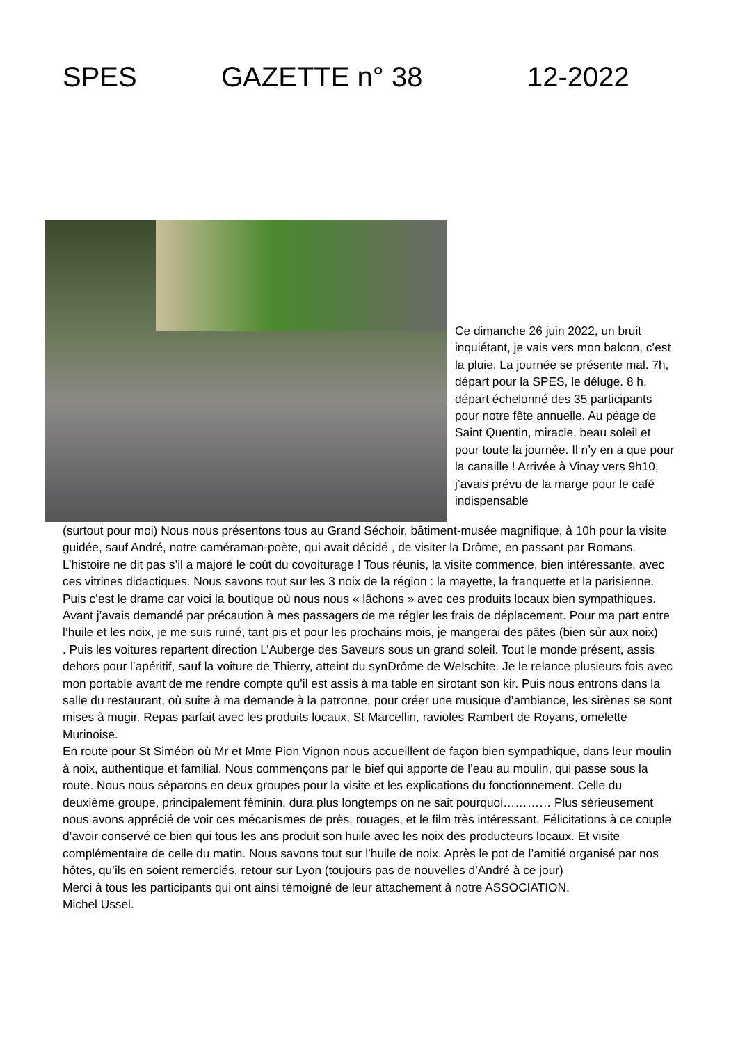SPES GAZETTE n° 38 12-2022
Ce dimanche 26 juin 2022, un bruit inquiétant, je vais vers mon balcon, c’est la pluie. La journée se présente mal. 7h, départ pour la SPES, le déluge. 8 h, départ échelonné des 35 participants pour notre fête annuelle. Au péage de Saint Quentin, miracle, beau soleil et pour toute la journée. Il n’y en a que pour la canaille ! Arrivée à Vinay vers 9h10, j’avais prévu de la marge pour le café indispensable
(surtout pour moi) Nous nous présentons tous au Grand Séchoir, bâtiment-musée magnifique, à 10h pour la visite guidée, sauf André, notre caméraman-poète, qui avait décidé , de visiter la Drôme, en passant par Romans. L’histoire ne dit pas s’il a majoré le coût du covoiturage ! Tous réunis, la visite commence, bien intéressante, avec ces vitrines didactiques. Nous savons tout sur les 3 noix de la région : la mayette, la franquette et la parisienne. Puis c’est le drame car voici la boutique où nous nous « lâchons » avec ces produits locaux bien sympathiques. Avant j’avais demandé par précaution à mes passagers de me régler les frais de déplacement. Pour ma part entre l’huile et les noix, je me suis ruiné, tant pis et pour les prochains mois, je mangerai des pâtes (bien sûr aux noix)
. Puis les voitures repartent direction L’Auberge des Saveurs sous un grand soleil. Tout le monde présent, assis dehors pour l’apéritif, sauf la voiture de Thierry, atteint du synDrôme de Welschite. Je le relance plusieurs fois avec mon portable avant de me rendre compte qu’il est assis à ma table en sirotant son kir. Puis nous entrons dans la salle du restaurant, où suite à ma demande à la patronne, pour créer une musique d’ambiance, les sirènes se sont mises à mugir. Repas parfait avec les produits locaux, St Marcellin, ravioles Rambert de Royans, omelette Murinoise.
En route pour St Siméon où Mr et Mme Pion Vignon nous accueillent de façon bien sympathique, dans leur moulin à noix, authentique et familial. Nous commençons par le bief qui apporte de l’eau au moulin, qui passe sous la route. Nous nous séparons en deux groupes pour la visite et les explications du fonctionnement. Celle du deuxième groupe, principalement féminin, dura plus longtemps on ne sait pourquoi………… Plus sérieusement nous avons apprécié de voir ces mécanismes de près, rouages, et le film très intéressant. Félicitations à ce couple d’avoir conservé ce bien qui tous les ans produit son huile avec les noix des producteurs locaux. Et visite complémentaire de celle du matin. Nous savons tout sur l’huile de noix. Après le pot de l’amitié organisé par nos hôtes, qu’ils en soient remerciés, retour sur Lyon (toujours pas de nouvelles d’André à ce jour)
Merci à tous les participants qui ont ainsi témoigné de leur attachement à notre ASSOCIATION.
Michel Ussel.